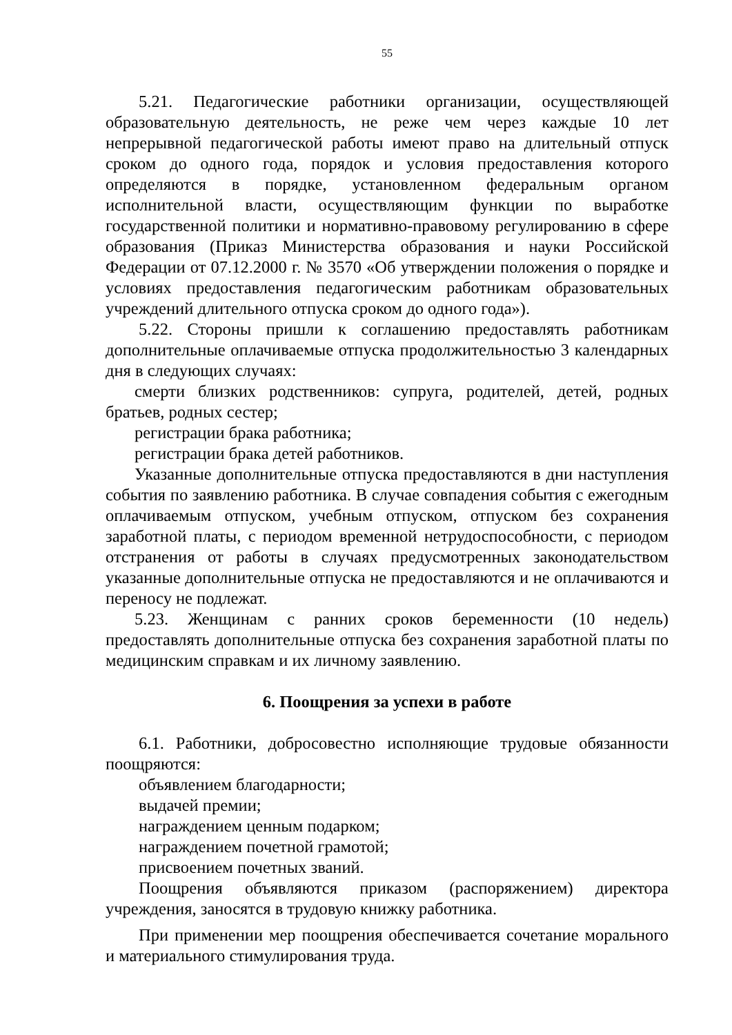55
5.21. Педагогические работники организации, осуществляющей образовательную деятельность, не реже чем через каждые 10 лет непрерывной педагогической работы имеют право на длительный отпуск сроком до одного года, порядок и условия предоставления которого определяются в порядке, установленном федеральным органом исполнительной власти, осуществляющим функции по выработке государственной политики и нормативно-правовому регулированию в сфере образования (Приказ Министерства образования и науки Российской Федерации от 07.12.2000 г. № 3570 «Об утверждении положения о порядке и условиях предоставления педагогическим работникам образовательных учреждений длительного отпуска сроком до одного года»).
5.22. Стороны пришли к соглашению предоставлять работникам дополнительные оплачиваемые отпуска продолжительностью 3 календарных дня в следующих случаях:
смерти близких родственников: супруга, родителей, детей, родных братьев, родных сестер;
регистрации брака работника;
регистрации брака детей работников.
Указанные дополнительные отпуска предоставляются в дни наступления события по заявлению работника. В случае совпадения события с ежегодным оплачиваемым отпуском, учебным отпуском, отпуском без сохранения заработной платы, с периодом временной нетрудоспособности, с периодом отстранения от работы в случаях предусмотренных законодательством указанные дополнительные отпуска не предоставляются и не оплачиваются и переносу не подлежат.
5.23. Женщинам с ранних сроков беременности (10 недель) предоставлять дополнительные отпуска без сохранения заработной платы по медицинским справкам и их личному заявлению.
6. Поощрения за успехи в работе
6.1. Работники, добросовестно исполняющие трудовые обязанности поощряются:
объявлением благодарности;
выдачей премии;
награждением ценным подарком;
награждением почетной грамотой;
присвоением почетных званий.
Поощрения объявляются приказом (распоряжением) директора учреждения, заносятся в трудовую книжку работника.
При применении мер поощрения обеспечивается сочетание морального и материального стимулирования труда.